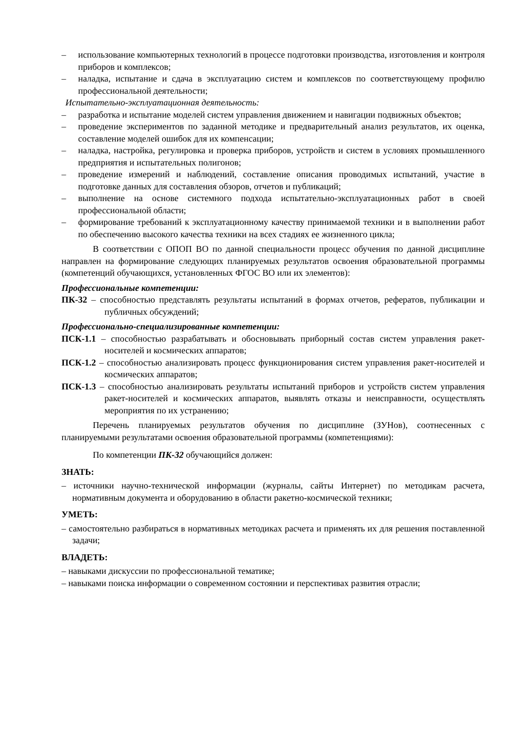– использование компьютерных технологий в процессе подготовки производства, изготовления и контроля приборов и комплексов;
– наладка, испытание и сдача в эксплуатацию систем и комплексов по соответствующему профилю профессиональной деятельности;
Испытательно-эксплуатационная деятельность:
– разработка и испытание моделей систем управления движением и навигации подвижных объектов;
– проведение экспериментов по заданной методике и предварительный анализ результатов, их оценка, составление моделей ошибок для их компенсации;
– наладка, настройка, регулировка и проверка приборов, устройств и систем в условиях промышленного предприятия и испытательных полигонов;
– проведение измерений и наблюдений, составление описания проводимых испытаний, участие в подготовке данных для составления обзоров, отчетов и публикаций;
– выполнение на основе системного подхода испытательно-эксплуатационных работ в своей профессиональной области;
– формирование требований к эксплуатационному качеству принимаемой техники и в выполнении работ по обеспечению высокого качества техники на всех стадиях ее жизненного цикла;
В соответствии с ОПОП ВО по данной специальности процесс обучения по данной дисциплине направлен на формирование следующих планируемых результатов освоения образовательной программы (компетенций обучающихся, установленных ФГОС ВО или их элементов):
Профессиональные компетенции:
ПК-32 – способностью представлять результаты испытаний в формах отчетов, рефератов, публикации и публичных обсуждений;
Профессионально-специализированные компетенции:
ПСК-1.1 – способностью разрабатывать и обосновывать приборный состав систем управления ракет-носителей и космических аппаратов;
ПСК-1.2 – способностью анализировать процесс функционирования систем управления ракет-носителей и космических аппаратов;
ПСК-1.3 – способностью анализировать результаты испытаний приборов и устройств систем управления ракет-носителей и космических аппаратов, выявлять отказы и неисправности, осуществлять мероприятия по их устранению;
Перечень планируемых результатов обучения по дисциплине (ЗУНов), соотнесенных с планируемыми результатами освоения образовательной программы (компетенциями):
По компетенции ПК-32 обучающийся должен:
ЗНАТЬ:
– источники научно-технической информации (журналы, сайты Интернет) по методикам расчета, нормативным документа и оборудованию в области ракетно-космической техники;
УМЕТЬ:
– самостоятельно разбираться в нормативных методиках расчета и применять их для решения поставленной задачи;
ВЛАДЕТЬ:
– навыками дискуссии по профессиональной тематике;
– навыками поиска информации о современном состоянии и перспективах развития отрасли;